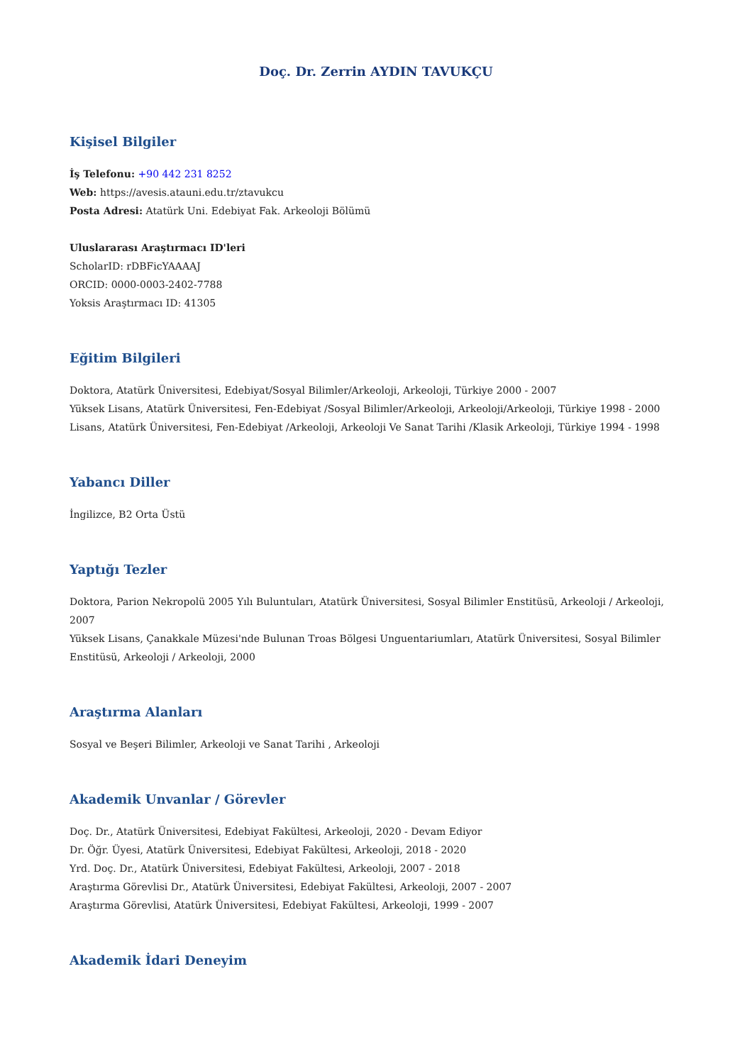Doç. Dr. Zerrin AYDIN TAVUKÇU
Kişisel Bilgiler
İş Telefonu: +90 442 231 8252
Web: https://avesis.atauni.edu.tr/ztavukcu
Posta Adresi: Atatürk Uni. Edebiyat Fak. Arkeoloji Bölümü
Uluslararası Araştırmacı ID'leri
ScholarID: rDBFicYAAAAJ
ORCID: 0000-0003-2402-7788
Yoksis Araştırmacı ID: 41305
Eğitim Bilgileri
Doktora, Atatürk Üniversitesi, Edebiyat/Sosyal Bilimler/Arkeoloji, Arkeoloji, Türkiye 2000 - 2007
Yüksek Lisans, Atatürk Üniversitesi, Fen-Edebiyat /Sosyal Bilimler/Arkeoloji, Arkeoloji/Arkeoloji, Türkiye 1998 - 2000
Lisans, Atatürk Üniversitesi, Fen-Edebiyat /Arkeoloji, Arkeoloji Ve Sanat Tarihi /Klasik Arkeoloji, Türkiye 1994 - 1998
Yabancı Diller
İngilizce, B2 Orta Üstü
Yaptığı Tezler
Doktora, Parion Nekropolü 2005 Yılı Buluntuları, Atatürk Üniversitesi, Sosyal Bilimler Enstitüsü, Arkeoloji / Arkeoloji, 2007
Yüksek Lisans, Çanakkale Müzesi'nde Bulunan Troas Bölgesi Unguentariumları, Atatürk Üniversitesi, Sosyal Bilimler Enstitüsü, Arkeoloji / Arkeoloji, 2000
Araştırma Alanları
Sosyal ve Beşeri Bilimler, Arkeoloji ve Sanat Tarihi , Arkeoloji
Akademik Unvanlar / Görevler
Doç. Dr., Atatürk Üniversitesi, Edebiyat Fakültesi, Arkeoloji, 2020 - Devam Ediyor
Dr. Öğr. Üyesi, Atatürk Üniversitesi, Edebiyat Fakültesi, Arkeoloji, 2018 - 2020
Yrd. Doç. Dr., Atatürk Üniversitesi, Edebiyat Fakültesi, Arkeoloji, 2007 - 2018
Araştırma Görevlisi Dr., Atatürk Üniversitesi, Edebiyat Fakültesi, Arkeoloji, 2007 - 2007
Araştırma Görevlisi, Atatürk Üniversitesi, Edebiyat Fakültesi, Arkeoloji, 1999 - 2007
Akademik İdari Deneyim